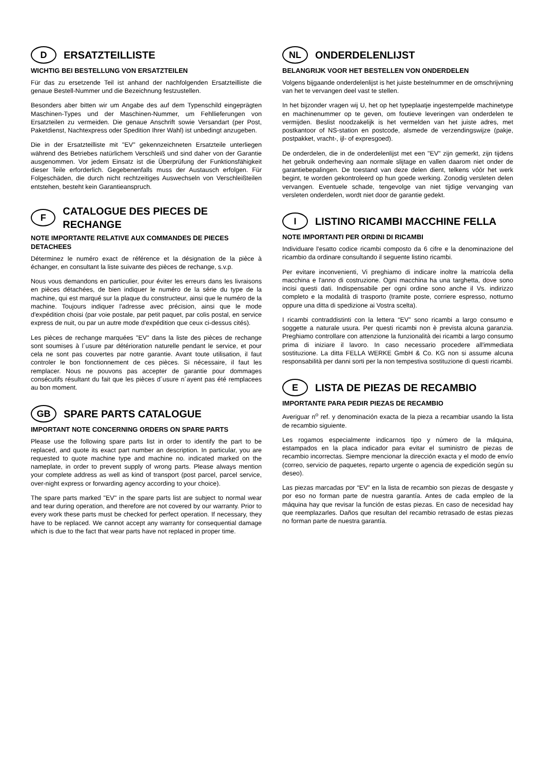D ERSATZTEILLISTE
WICHTIG BEI BESTELLUNG VON ERSATZTEILEN
Für das zu ersetzende Teil ist anhand der nachfolgenden Ersatzteilliste die genaue Bestell-Nummer und die Bezeichnung festzustellen.
Besonders aber bitten wir um Angabe des auf dem Typenschild eingeprägten Maschinen-Types und der Maschinen-Nummer, um Fehllieferungen von Ersatzteilen zu vermeiden. Die genaue Anschrift sowie Versandart (per Post, Paketdienst, Nachtexpress oder Spedition Ihrer Wahl) ist unbedingt anzugeben.
Die in der Ersatzteilliste mit "EV" gekennzeichneten Ersatzteile unterliegen während des Betriebes natürlichem Verschleiß und sind daher von der Garantie ausgenommen. Vor jedem Einsatz ist die Überprüfung der Funktionsfähigkeit dieser Teile erforderlich. Gegebenenfalls muss der Austausch erfolgen. Für Folgeschäden, die durch nicht rechtzeitiges Auswechseln von Verschleißteilen entstehen, besteht kein Garantieanspruch.
F CATALOGUE DES PIECES DE RECHANGE
NOTE IMPORTANTE RELATIVE AUX COMMANDES DE PIECES DETACHEES
Déterminez le numéro exact de référence et la désignation de la pièce à échanger, en consultant la liste suivante des pièces de rechange, s.v.p.
Nous vous demandons en particulier, pour éviter les erreurs dans les livraisons en pièces détachées, de bien indiquer le numéro de la série du type de la machine, qui est marqué sur la plaque du constructeur, ainsi que le numéro de la machine. Toujours indiquer l'adresse avec précision, ainsi que le mode d'expédition choisi (par voie postale, par petit paquet, par colis postal, en service express de nuit, ou par un autre mode d'expédition que ceux ci-dessus cités).
Les pièces de rechange marquées "EV" dans la liste des pièces de rechange sont soumises à l´usure par détérioration naturelle pendant le service, et pour cela ne sont pas couvertes par notre garantie. Avant toute utilisation, il faut controler le bon fonctionnement de ces pièces. Si nécessaire, il faut les remplacer. Nous ne pouvons pas accepter de garantie pour dommages consécutifs résultant du fait que les pièces d´usure n´ayent pas été remplacees au bon moment.
GB SPARE PARTS CATALOGUE
IMPORTANT NOTE CONCERNING ORDERS ON SPARE PARTS
Please use the following spare parts list in order to identify the part to be replaced, and quote its exact part number an description. In particular, you are requested to quote machine type and machine no. indicated marked on the nameplate, in order to prevent supply of wrong parts. Please always mention your complete address as well as kind of transport (post parcel, parcel service, over-night express or forwarding agency according to your choice).
The spare parts marked "EV" in the spare parts list are subject to normal wear and tear during operation, and therefore are not covered by our warranty. Prior to every work these parts must be checked for perfect operation. If necessary, they have to be replaced. We cannot accept any warranty for consequential damage which is due to the fact that wear parts have not replaced in proper time.
NL ONDERDELENLIJST
BELANGRIJK VOOR HET BESTELLEN VON ONDERDELEN
Volgens bijgaande onderdelenlijst is het juiste bestelnummer en de omschrijvning van het te vervangen deel vast te stellen.
In het bijzonder vragen wij U, het op het typeplaatje ingestempelde machinetype en machinenummer op te geven, om foutieve leveringen van onderdelen te vermijden. Beslist noodzakelijk is het vermelden van het juiste adres, met postkantoor of NS-station en postcode, alsmede de verzendingswijze (pakje, postpakket, vracht-, ijl- of expresgoed).
De onderdelen, die in de onderdelenlijst met een "EV" zijn gemerkt, zijn tijdens het gebruik onderheving aan normale slijtage en vallen daarom niet onder de garantiebepalingen. De toestand van deze delen dient, telkens vóór het werk begint, te worden gekontroleerd op hun goede werking. Zonodig versleten delen vervangen. Eventuele schade, tengevolge van niet tijdige vervanging van versleten onderdelen, wordt niet door de garantie gedekt.
I LISTINO RICAMBI MACCHINE FELLA
NOTE IMPORTANTI PER ORDINI DI RICAMBI
Individuare l'esatto codice ricambi composto da 6 cifre e la denominazione del ricambio da ordinare consultando il seguente listino ricambi.
Per evitare inconvenienti, Vi preghiamo di indicare inoltre la matricola della macchina e l'anno di costruzione. Ogni macchina ha una targhetta, dove sono incisi questi dati. Indispensabile per ogni ordine sono anche il Vs. indirizzo completo e la modalità di trasporto (tramite poste, corriere espresso, notturno oppure una ditta di spedizione ai Vostra scelta).
I ricambi contraddistinti con la lettera “EV” sono ricambi a largo consumo e soggette a naturale usura. Per questi ricambi non è prevista alcuna garanzia. Preghiamo controllare con attenzione la funzionalità dei ricambi a largo consumo prima di iniziare il lavoro. In caso necessario procedere all'immediata sostituzione. La ditta FELLA WERKE GmbH & Co. KG non si assume alcuna responsabilità per danni sorti per la non tempestiva sostituzione di questi ricambi.
E LISTA DE PIEZAS DE RECAMBIO
IMPORTANTE PARA PEDIR PIEZAS DE RECAMBIO
Averiguar n<sup>o</sup> ref. y denominación exacta de la pieza a recambiar usando la lista de recambio siguiente.
Les rogamos especialmente indicarnos tipo y número de la máquina, estampados en la placa indicador para evitar el suministro de piezas de recambio incorrectas. Siempre mencionar la dirección exacta y el modo de envío (correo, servicio de paquetes, reparto urgente o agencia de expedición según su deseo).
Las piezas marcadas por “EV” en la lista de recambio son piezas de desgaste y por eso no forman parte de nuestra garantía. Antes de cada empleo de la máquina hay que revisar la función de estas piezas. En caso de necesidad hay que reemplazarles. Daños que resultan del recambio retrasado de estas piezas no forman parte de nuestra garantía.